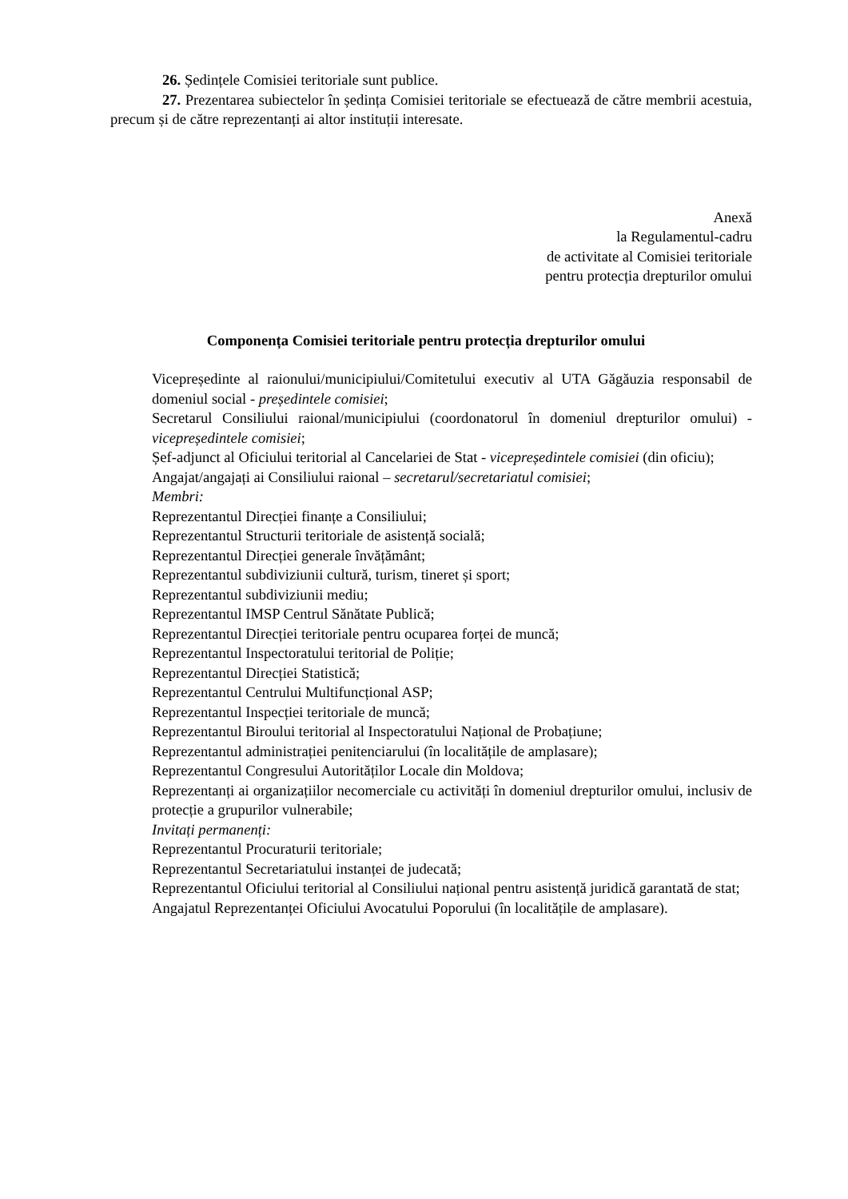26. Ședințele Comisiei teritoriale sunt publice.
27. Prezentarea subiectelor în ședința Comisiei teritoriale se efectuează de către membrii acestuia, precum și de către reprezentanți ai altor instituții interesate.
Anexă
la Regulamentul-cadru
de activitate al Comisiei teritoriale
pentru protecția drepturilor omului
Componența Comisiei teritoriale pentru protecția drepturilor omului
Vicepreședinte al raionului/municipiului/Comitetului executiv al UTA Găgăuzia responsabil de domeniul social - președintele comisiei;
Secretarul Consiliului raional/municipiului (coordonatorul în domeniul drepturilor omului) - vicepreședintele comisiei;
Șef-adjunct al Oficiului teritorial al Cancelariei de Stat - vicepreședintele comisiei (din oficiu);
Angajat/angajați ai Consiliului raional – secretarul/secretariatul comisiei;
Membri:
Reprezentantul Direcției finanțe a Consiliului;
Reprezentantul Structurii teritoriale de asistență socială;
Reprezentantul Direcției generale învățământ;
Reprezentantul subdiviziunii cultură, turism, tineret și sport;
Reprezentantul subdiviziunii mediu;
Reprezentantul IMSP Centrul Sănătate Publică;
Reprezentantul Direcției teritoriale pentru ocuparea forței de muncă;
Reprezentantul Inspectoratului teritorial de Poliție;
Reprezentantul Direcției Statistică;
Reprezentantul Centrului Multifuncțional ASP;
Reprezentantul Inspecției teritoriale de muncă;
Reprezentantul Biroului teritorial al Inspectoratului Național de Probațiune;
Reprezentantul administrației penitenciarului (în localitățile de amplasare);
Reprezentantul Congresului Autorităților Locale din Moldova;
Reprezentanți ai organizațiilor necomerciale cu activități în domeniul drepturilor omului, inclusiv de protecție a grupurilor vulnerabile;
Invitați permanenți:
Reprezentantul Procuraturii teritoriale;
Reprezentantul Secretariatului instanței de judecată;
Reprezentantul Oficiului teritorial al Consiliului național pentru asistență juridică garantată de stat;
Angajatul Reprezentanței Oficiului Avocatului Poporului (în localitățile de amplasare).